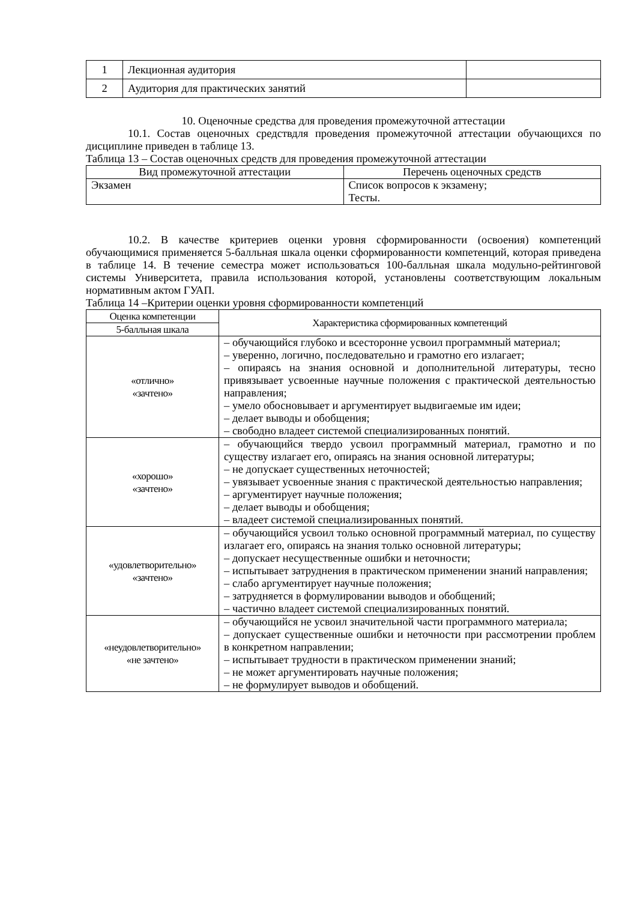| 1 | Лекционная аудитория | |
| 2 | Аудитория для практических занятий | |
10. Оценочные средства для проведения промежуточной аттестации
10.1. Состав оценочных средствдля проведения промежуточной аттестации обучающихся по дисциплине приведен в таблице 13.
Таблица 13 – Состав оценочных средств для проведения промежуточной аттестации
| Вид промежуточной аттестации | Перечень оценочных средств |
| --- | --- |
| Экзамен | Список вопросов к экзамену; Тесты. |
10.2. В качестве критериев оценки уровня сформированности (освоения) компетенций обучающимися применяется 5-балльная шкала оценки сформированности компетенций, которая приведена в таблице 14. В течение семестра может использоваться 100-балльная шкала модульно-рейтинговой системы Университета, правила использования которой, установлены соответствующим локальным нормативным актом ГУАП.
Таблица 14 –Критерии оценки уровня сформированности компетенций
| Оценка компетенции | Характеристика сформированных компетенций |
| --- | --- |
| 5-балльная шкала | |
| «отлично» «зачтено» | – обучающийся глубоко и всесторонне усвоил программный материал; – уверенно, логично, последовательно и грамотно его излагает; – опираясь на знания основной и дополнительной литературы, тесно привязывает усвоенные научные положения с практической деятельностью направления; – умело обосновывает и аргументирует выдвигаемые им идеи; – делает выводы и обобщения; – свободно владеет системой специализированных понятий. |
| «хорошо» «зачтено» | – обучающийся твердо усвоил программный материал, грамотно и по существу излагает его, опираясь на знания основной литературы; – не допускает существенных неточностей; – увязывает усвоенные знания с практической деятельностью направления; – аргументирует научные положения; – делает выводы и обобщения; – владеет системой специализированных понятий. |
| «удовлетворительно» «зачтено» | – обучающийся усвоил только основной программный материал, по существу излагает его, опираясь на знания только основной литературы; – допускает несущественные ошибки и неточности; – испытывает затруднения в практическом применении знаний направления; – слабо аргументирует научные положения; – затрудняется в формулировании выводов и обобщений; – частично владеет системой специализированных понятий. |
| «неудовлетворительно» «не зачтено» | – обучающийся не усвоил значительной части программного материала; – допускает существенные ошибки и неточности при рассмотрении проблем в конкретном направлении; – испытывает трудности в практическом применении знаний; – не может аргументировать научные положения; – не формулирует выводов и обобщений. |